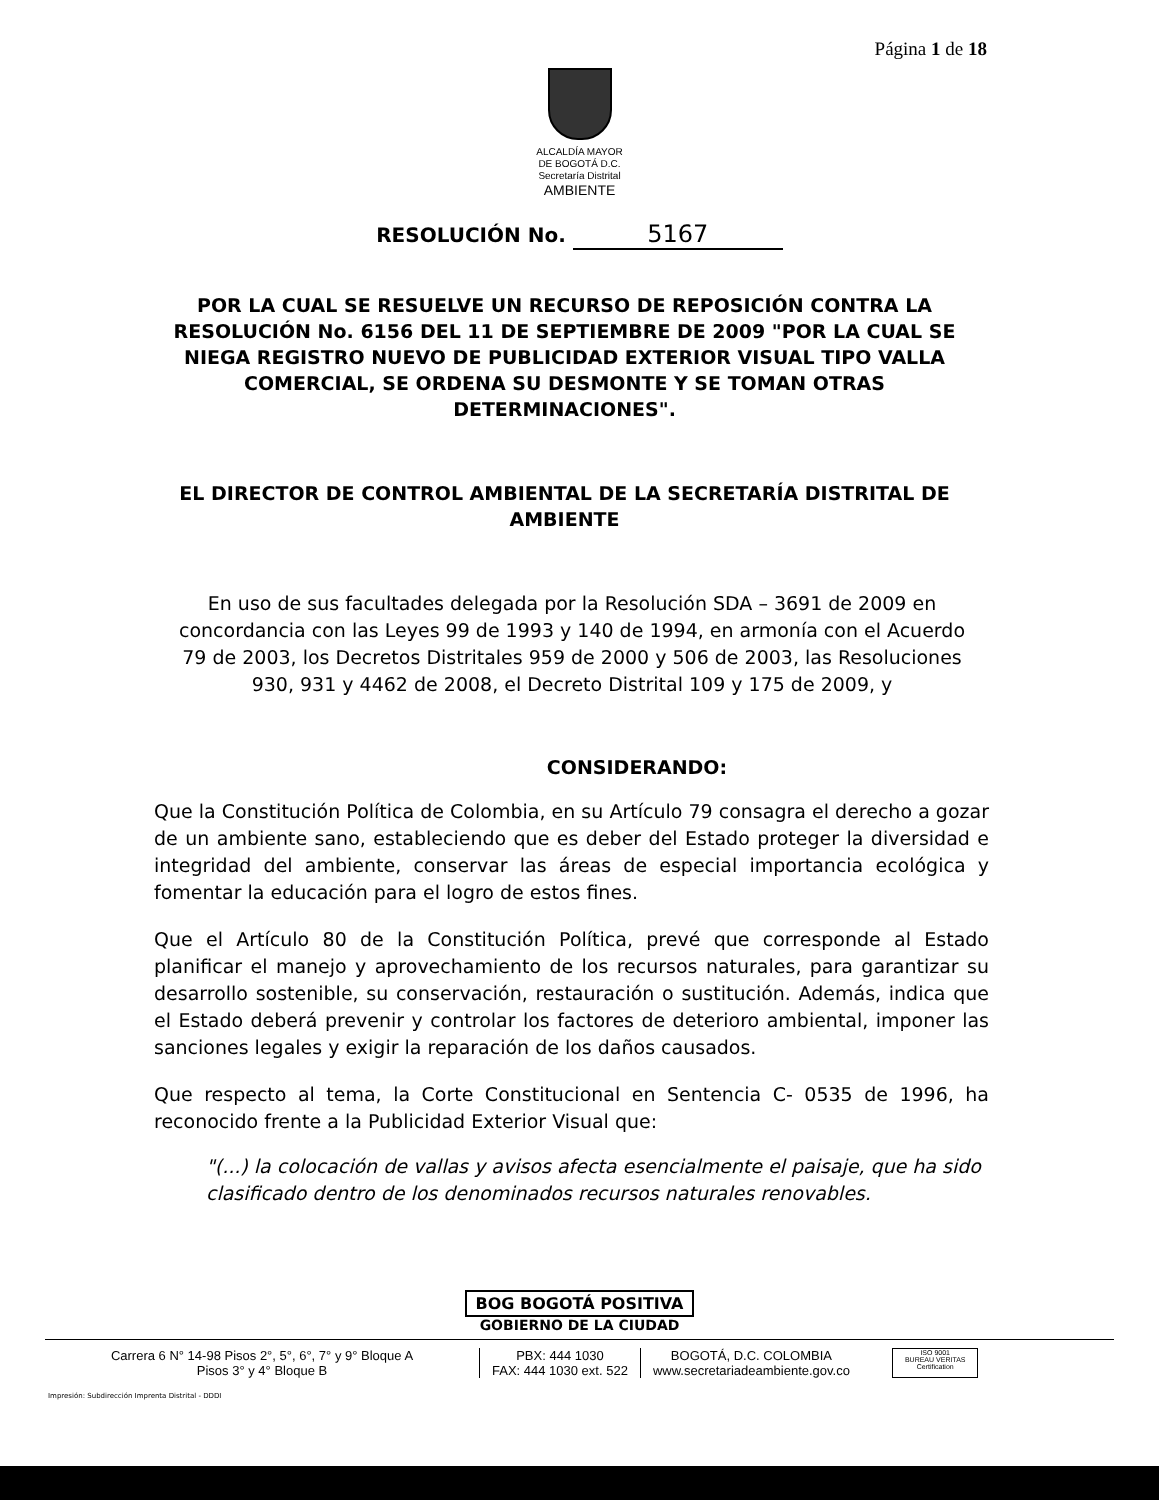Página 1 de 18
ALCALDÍA MAYOR
DE BOGOTÁ D.C.
Secretaría Distrital
AMBIENTE
RESOLUCIÓN No. 5167
POR LA CUAL SE RESUELVE UN RECURSO DE REPOSICIÓN CONTRA LA RESOLUCIÓN No. 6156 DEL 11 DE SEPTIEMBRE DE 2009 "POR LA CUAL SE NIEGA REGISTRO NUEVO DE PUBLICIDAD EXTERIOR VISUAL TIPO VALLA COMERCIAL, SE ORDENA SU DESMONTE Y SE TOMAN OTRAS DETERMINACIONES".
EL DIRECTOR DE CONTROL AMBIENTAL DE LA SECRETARÍA DISTRITAL DE AMBIENTE
En uso de sus facultades delegada por la Resolución SDA – 3691 de 2009 en concordancia con las Leyes 99 de 1993 y 140 de 1994, en armonía con el Acuerdo 79 de 2003, los Decretos Distritales 959 de 2000 y 506 de 2003, las Resoluciones 930, 931 y 4462 de 2008, el Decreto Distrital 109 y 175 de 2009, y
CONSIDERANDO:
Que la Constitución Política de Colombia, en su Artículo 79 consagra el derecho a gozar de un ambiente sano, estableciendo que es deber del Estado proteger la diversidad e integridad del ambiente, conservar las áreas de especial importancia ecológica y fomentar la educación para el logro de estos fines.
Que el Artículo 80 de la Constitución Política, prevé que corresponde al Estado planificar el manejo y aprovechamiento de los recursos naturales, para garantizar su desarrollo sostenible, su conservación, restauración o sustitución. Además, indica que el Estado deberá prevenir y controlar los factores de deterioro ambiental, imponer las sanciones legales y exigir la reparación de los daños causados.
Que respecto al tema, la Corte Constitucional en Sentencia C- 0535 de 1996, ha reconocido frente a la Publicidad Exterior Visual que:
"(...) la colocación de vallas y avisos afecta esencialmente el paisaje, que ha sido clasificado dentro de los denominados recursos naturales renovables.
BOG BOGOTÁ POSITIVA
GOBIERNO DE LA CIUDAD
Carrera 6 N° 14-98 Pisos 2°, 5°, 6°, 7° y 9° Bloque A
Pisos 3° y 4° Bloque B
PBX: 444 1030
FAX: 444 1030 ext. 522
BOGOTÁ, D.C. COLOMBIA
www.secretariadeambiente.gov.co
ISO 9001
BUREAU VERITAS
Certification
Impresión: Subdirección Imprenta Distrital - DDDI